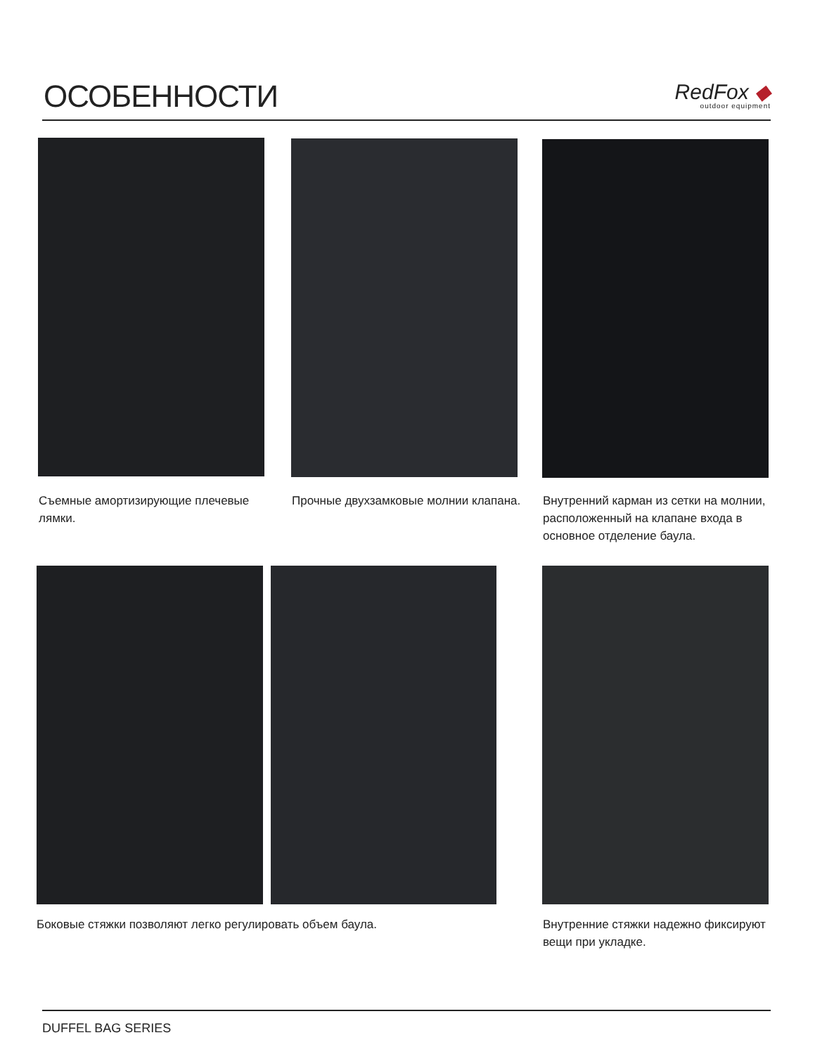ОСОБЕННОСТИ
RedFox ◆
outdoor equipment
Съемные амортизирующие плечевые лямки.
Прочные двухзамковые молнии клапана.
Внутренний карман из сетки на молнии, расположенный на клапане входа в основное отделение баула.
Боковые стяжки позволяют легко регулировать объем баула.
Внутренние стяжки надежно фиксируют вещи при укладке.
DUFFEL BAG SERIES